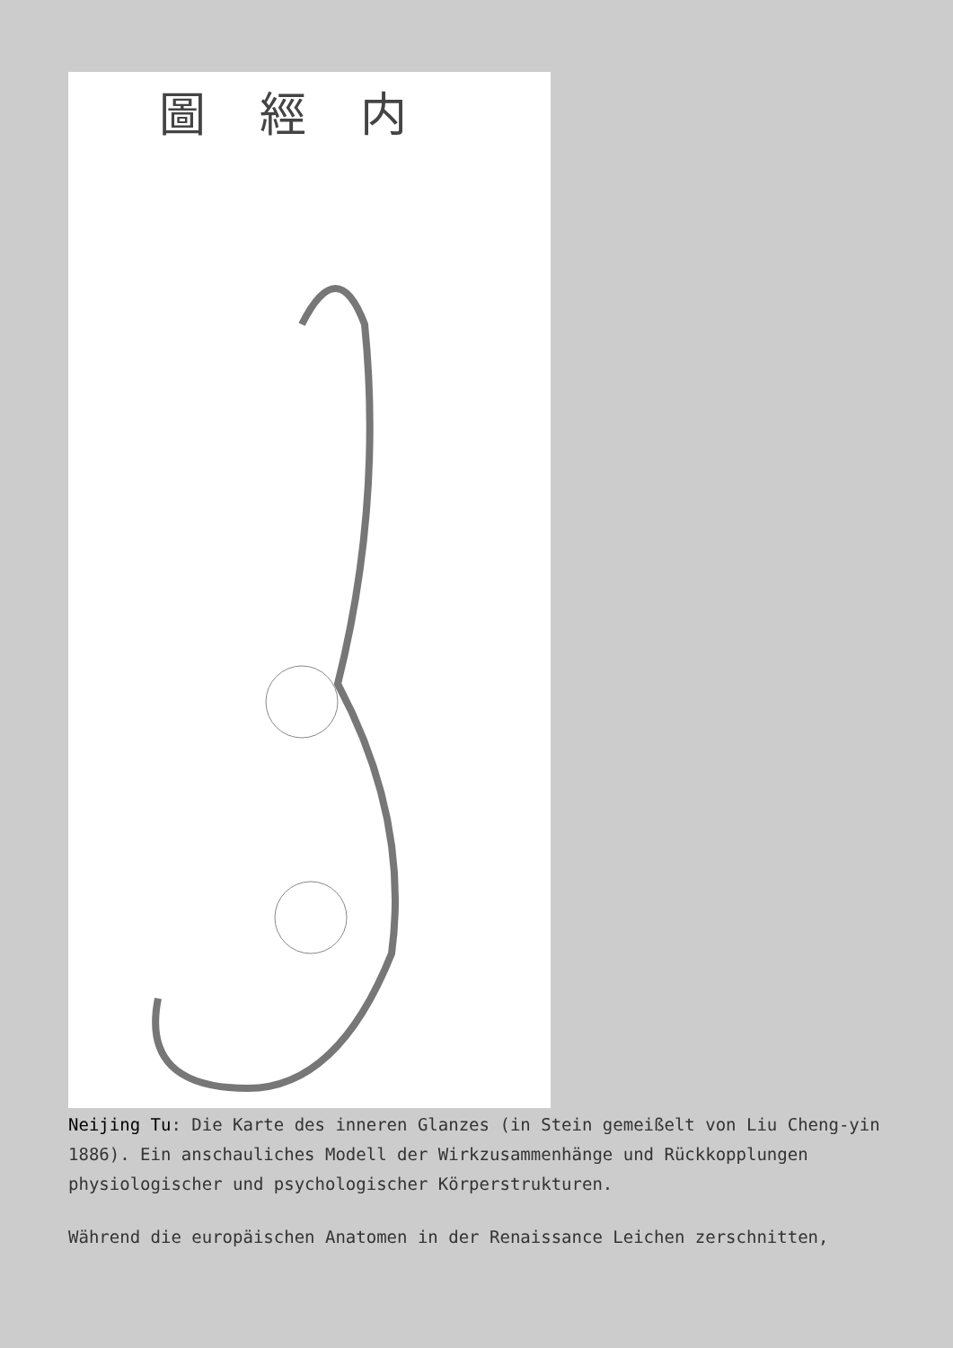圖經内
Neijing Tu: Die Karte des inneren Glanzes (in Stein gemeißelt von Liu Cheng-yin 1886). Ein anschauliches Modell der Wirkzusammenhänge und Rückkopplungen physiologischer und psychologischer Körperstrukturen.
Während die europäischen Anatomen in der Renaissance Leichen zerschnitten,